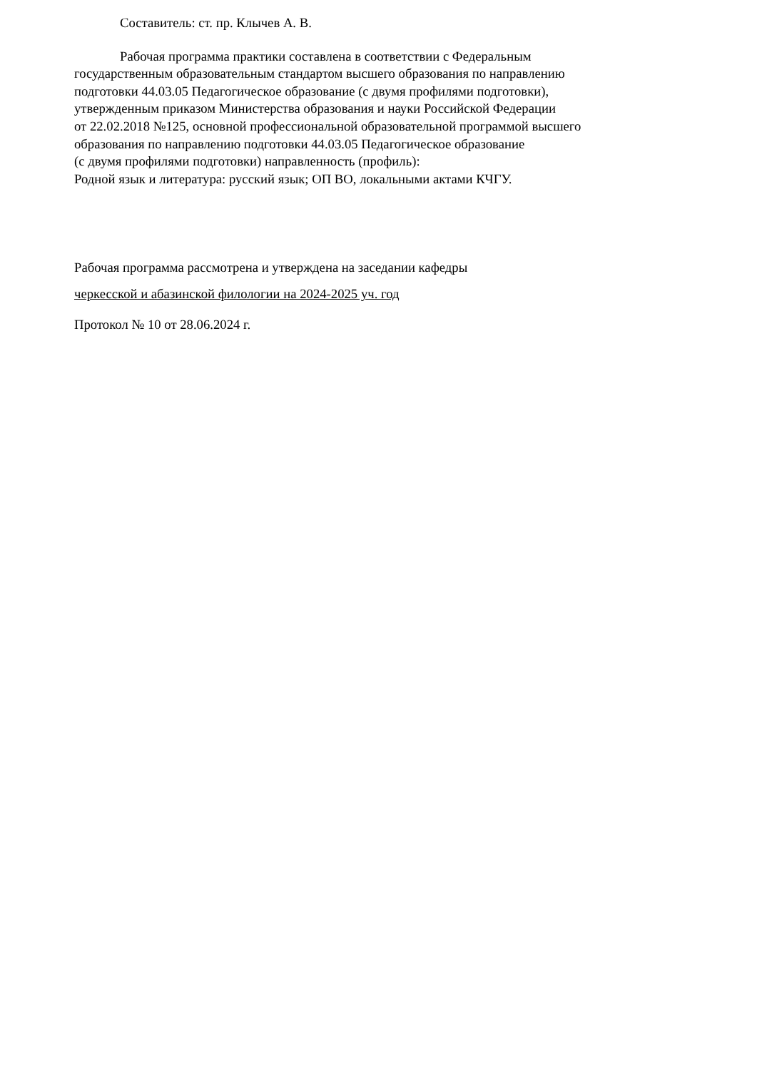Составитель: ст. пр. Клычев А. В.
Рабочая программа практики составлена в соответствии с Федеральным
государственным образовательным стандартом высшего образования по направлению
подготовки 44.03.05 Педагогическое образование (с двумя профилями подготовки),
утвержденным приказом Министерства образования и науки Российской Федерации
от 22.02.2018 №125, основной профессиональной образовательной программой высшего
образования по направлению подготовки 44.03.05 Педагогическое образование
(с двумя профилями подготовки) направленность (профиль):
Родной язык и литература: русский язык; ОП ВО, локальными актами КЧГУ.
Рабочая программа рассмотрена и утверждена на заседании кафедры
черкесской и абазинской филологии на 2024-2025 уч. год
Протокол № 10 от 28.06.2024 г.